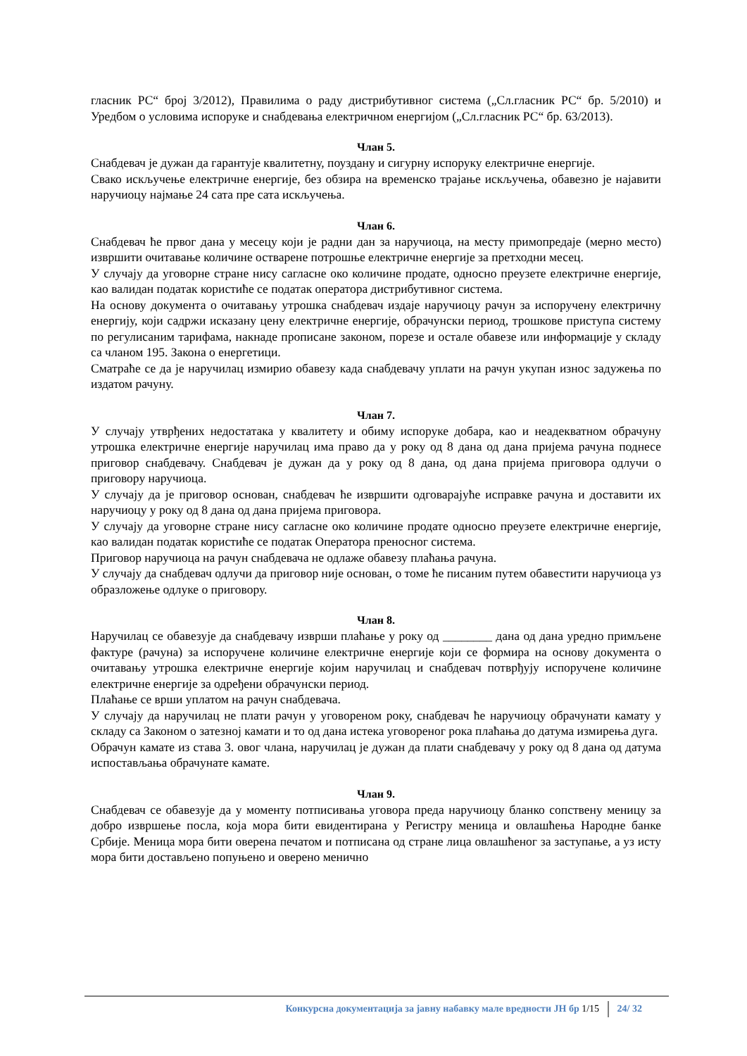гласник РС“ број 3/2012), Правилима о раду дистрибутивног система („Сл.гласник РС“ бр. 5/2010) и Уредбом о условима испоруке и снабдевања електричном енергијом („Сл.гласник РС“ бр. 63/2013).
Члан 5.
Снабдевач је дужан да гарантује квалитетну, поуздану и сигурну испоруку електричне енергије.
Свако искључење електричне енергије, без обзира на временско трајање искључења, обавезно је најавити наручиоцу најмање 24 сата пре сата искључења.
Члан 6.
Снабдевач ће првог дана у месецу који је радни дан за наручиоца, на месту примопредаје (мерно место) извршити очитавање количине остварене потрошње електричне енергије за претходни месец.
У случају да уговорне стране нису сагласне око количине продате, односно преузете електричне енергије, као валидан податак користиће се податак оператора дистрибутивног система.
На основу документа о очитавању утрошка снабдевач издаје наручиоцу рачун за испоручену електричну енергију, који садржи исказану цену електричне енергије, обрачунски период, трошкове приступа систему по регулисаним тарифама, накнаде прописане законом, порезе и остале обавезе или информације у складу са чланом 195. Закона о енергетици.
Сматраће се да је наручилац измирио обавезу када снабдевачу уплати на рачун укупан износ задужења по издатом рачуну.
Члан 7.
У случају утврђених недостатака у квалитету и обиму испоруке добара, као и неадекватном обрачуну утрошка електричне енергије наручилац има право да у року од 8 дана од дана пријема рачуна поднесе приговор снабдевачу. Снабдевач је дужан да у року од 8 дана, од дана пријема приговора одлучи о приговору наручиоца.
У случају да је приговор основан, снабдевач ће извршити одговарајуће исправке рачуна и доставити их наручиоцу у року од 8 дана од дана пријема приговора.
У случају да уговорне стране нису сагласне око количине продате односно преузете електричне енергије, као валидан податак користиће се податак Оператора преносног система.
Приговор наручиоца на рачун снабдевача не одлаже обавезу плаћања рачуна.
У случају да снабдевач одлучи да приговор није основан, о томе ће писаним путем обавестити наручиоца уз образложење одлуке о приговору.
Члан 8.
Наручилац се обавезује да снабдевачу изврши плаћање у року од ________ дана од дана уредно примљене фактуре (рачуна) за испоручене количине електричне енергије који се формира на основу документа о очитавању утрошка електричне енергије којим наручилац и снабдевач потврђују испоручене количине електричне енергије за одређени обрачунски период.
Плаћање се врши уплатом на рачун снабдевача.
У случају да наручилац не плати рачун у уговореном року, снабдевач ће наручиоцу обрачунати камату у складу са Законом о затезној камати и то од дана истека уговореног рока плаћања до датума измирења дуга.
Обрачун камате из става 3. овог члана, наручилац је дужан да плати снабдевачу у року од 8 дана од датума испостављања обрачунате камате.
Члан 9.
Снабдевач се обавезује да у моменту потписивања уговора преда наручиоцу бланко сопствену меницу за добро извршење посла, која мора бити евидентирана у Регистру меница и овлашћења Народне банке Србије. Меница мора бити оверена печатом и потписана од стране лица овлашћеног за заступање, а уз исту мора бити достављено попуњено и оверено менично
Конкурсна документација за јавну набавку мале вредности ЈН бр 1/15 24/ 32